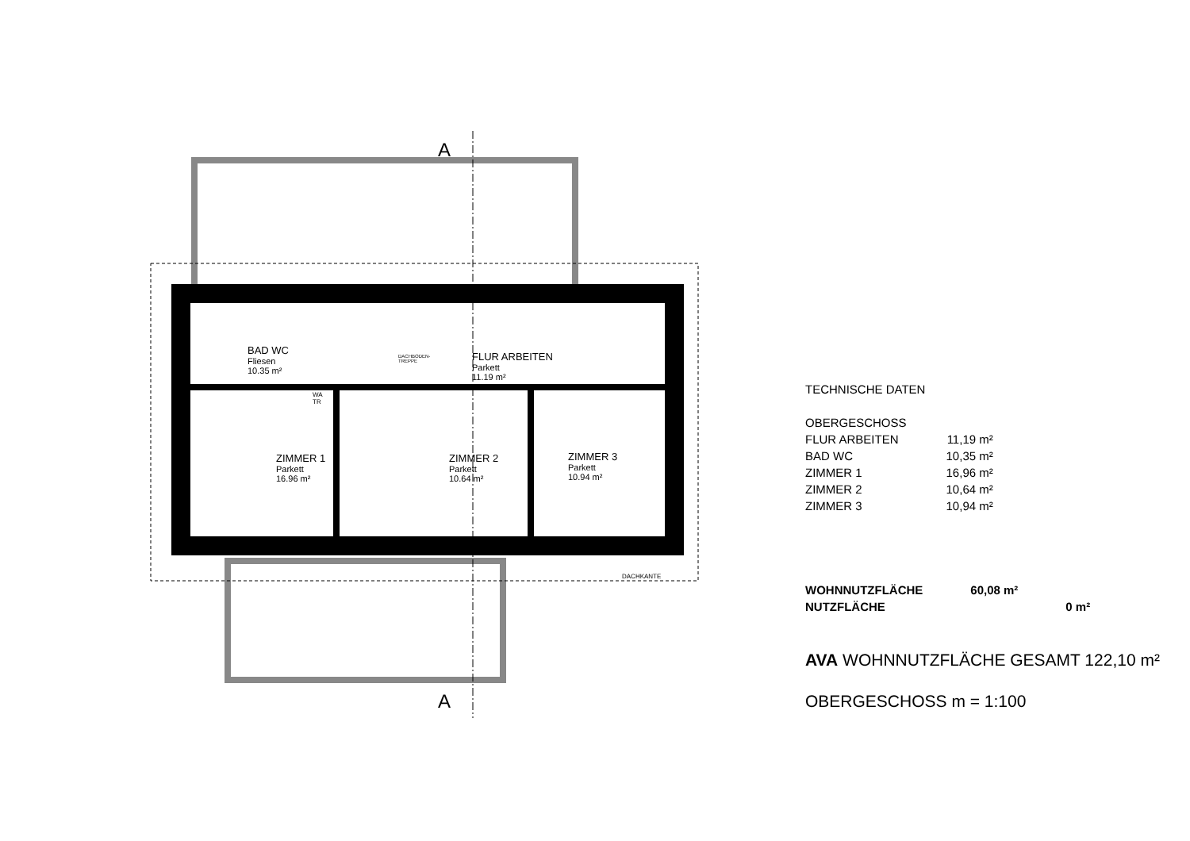A
A
BAD WC
Fliesen
10.35 m²
DACHBODEN-
TREPPE
FLUR ARBEITEN
Parkett
11.19 m²
ZIMMER 1
Parkett
16.96 m²
ZIMMER 2
Parkett
10.64 m²
ZIMMER 3
Parkett
10.94 m²
WA
TR
DACHKANTE
| TECHNISCHE DATEN | |
| OBERGESCHOSS | |
| FLUR ARBEITEN | 11,19 m² |
| BAD WC | 10,35 m² |
| ZIMMER 1 | 16,96 m² |
| ZIMMER 2 | 10,64 m² |
| ZIMMER 3 | 10,94 m² |
| WOHNNUTZFLÄCHE | 60,08 m² | |
| NUTZFLÄCHE | | 0 m² |
AVA WOHNNUTZFLÄCHE GESAMT 122,10 m²
OBERGESCHOSS m = 1:100